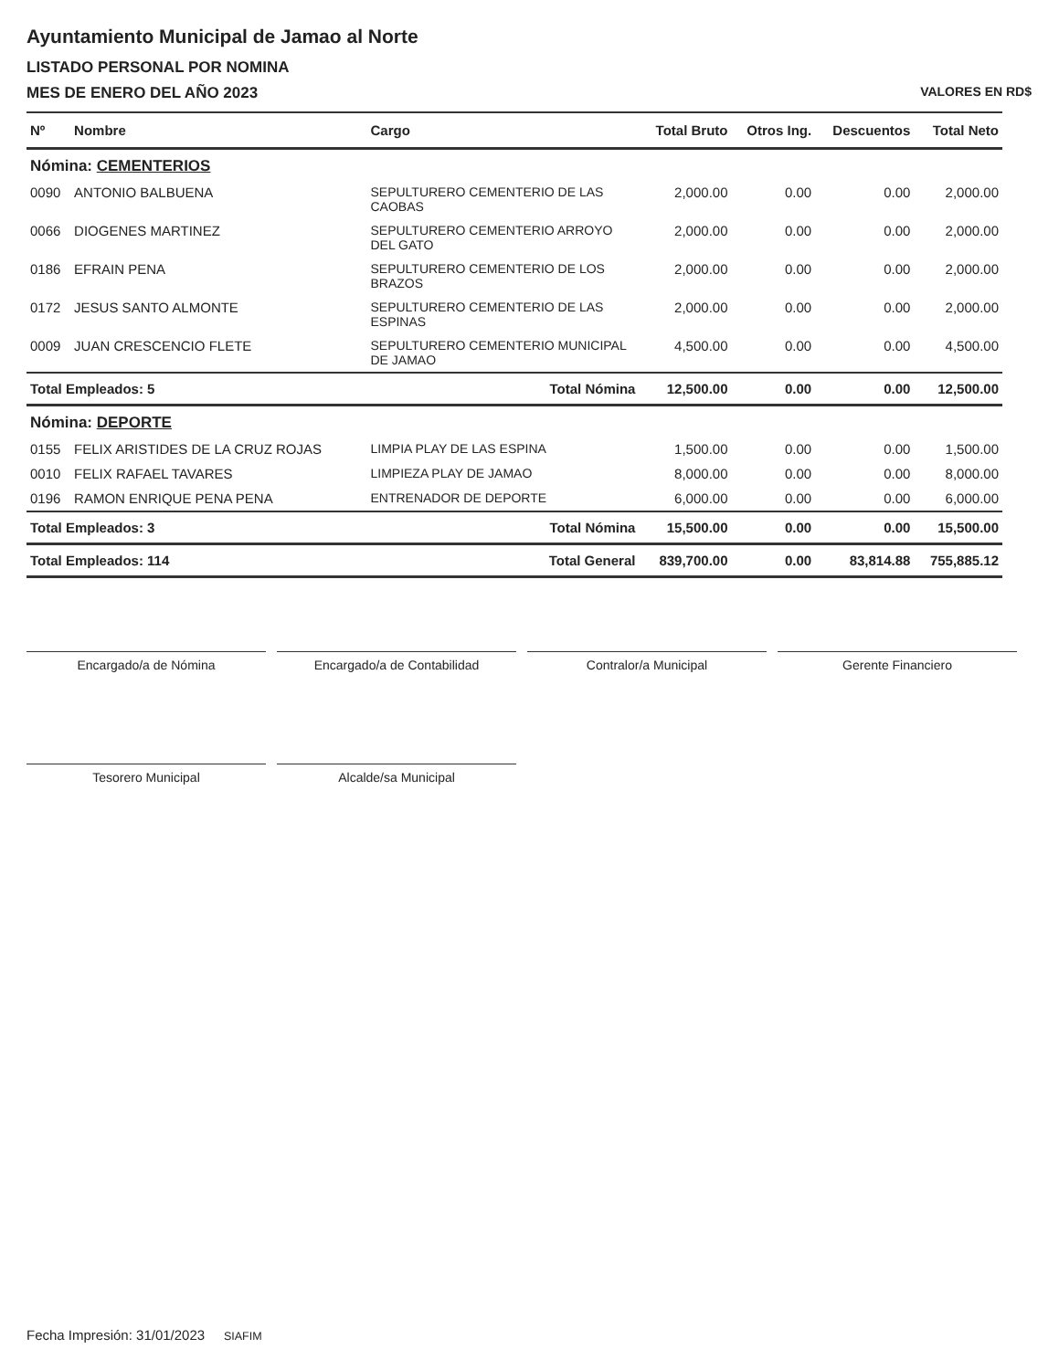Ayuntamiento Municipal de Jamao al Norte
LISTADO PERSONAL POR NOMINA
MES DE ENERO DEL AÑO 2023 VALORES EN RD$
| Nº | Nombre | Cargo | Total Bruto | Otros Ing. | Descuentos | Total Neto |
| --- | --- | --- | --- | --- | --- | --- |
| Nómina: CEMENTERIOS | | | | | | |
| 0090 | ANTONIO BALBUENA | SEPULTURERO CEMENTERIO DE LAS CAOBAS | 2,000.00 | 0.00 | 0.00 | 2,000.00 |
| 0066 | DIOGENES MARTINEZ | SEPULTURERO CEMENTERIO ARROYO DEL GATO | 2,000.00 | 0.00 | 0.00 | 2,000.00 |
| 0186 | EFRAIN PENA | SEPULTURERO CEMENTERIO DE LOS BRAZOS | 2,000.00 | 0.00 | 0.00 | 2,000.00 |
| 0172 | JESUS SANTO ALMONTE | SEPULTURERO CEMENTERIO DE LAS ESPINAS | 2,000.00 | 0.00 | 0.00 | 2,000.00 |
| 0009 | JUAN CRESCENCIO FLETE | SEPULTURERO CEMENTERIO MUNICIPAL DE JAMAO | 4,500.00 | 0.00 | 0.00 | 4,500.00 |
| Total Empleados: 5 | | Total Nómina | 12,500.00 | 0.00 | 0.00 | 12,500.00 |
| Nómina: DEPORTE | | | | | | |
| 0155 | FELIX ARISTIDES DE LA CRUZ ROJAS | LIMPIA PLAY DE LAS ESPINA | 1,500.00 | 0.00 | 0.00 | 1,500.00 |
| 0010 | FELIX RAFAEL TAVARES | LIMPIEZA PLAY DE JAMAO | 8,000.00 | 0.00 | 0.00 | 8,000.00 |
| 0196 | RAMON ENRIQUE PENA PENA | ENTRENADOR DE DEPORTE | 6,000.00 | 0.00 | 0.00 | 6,000.00 |
| Total Empleados: 3 | | Total Nómina | 15,500.00 | 0.00 | 0.00 | 15,500.00 |
| Total Empleados: 114 | | Total General | 839,700.00 | 0.00 | 83,814.88 | 755,885.12 |
Encargado/a de Nómina Encargado/a de Contabilidad Contralor/a Municipal Gerente Financiero
Tesorero Municipal Alcalde/sa Municipal
Fecha Impresión: 31/01/2023 SIAFIM